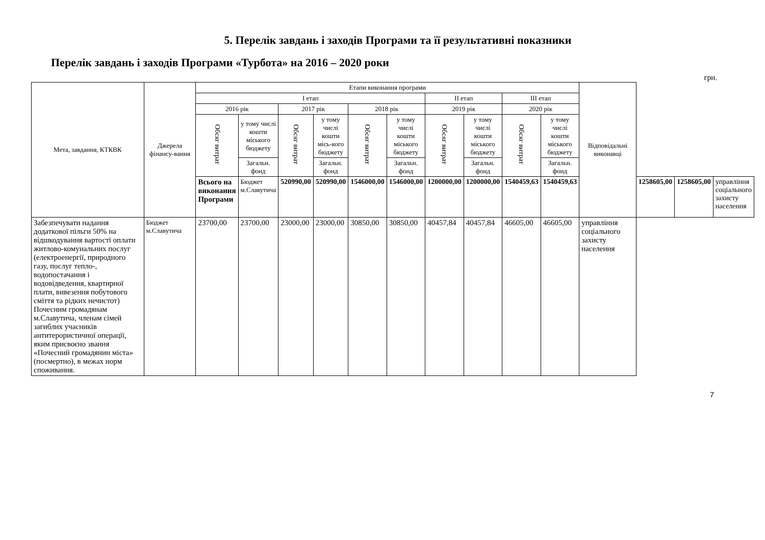5. Перелік завдань і заходів Програми та її результативні показники
Перелік завдань і заходів Програми «Турбота» на 2016 – 2020 роки
грн.
| Мета, завдання, КТКВК | Джерела фінансу-вання | Етапи виконання програми | | | | | | | | | | Відповідальні виконавці | | | |
| --- | --- | --- | --- | --- | --- | --- | --- | --- | --- | --- | --- | --- | --- | --- | --- |
| | | I етап | | | | | | II етап | | III етап | | | | | |
| | | 2016 рік | | 2017 рік | | 2018 рік | | 2019 рік | | 2020 рік | | | | | |
| | | Обсяг витрат | у тому числі кошти міського бюджету | Обсяг витрат | у тому числі кошти місь-кого бюджету | Обсяг витрат | у тому числі кошти міського бюджету | Обсяг витрат | у тому числі кошти міського бюджету | Обсяг витрат | у тому числі кошти міського бюджету | | | | |
| | | | Загальн. фонд | | Загальн. фонд | | Загальн. фонд | | Загальн. фонд | | Загальн. фонд | | | | |
| | | Всього на виконання Програми | Бюджет м.Славутича | 520990,00 | 520990,00 | 1546000,00 | 1546000,00 | 1200000,00 | 1200000,00 | 1540459,63 | 1540459,63 | | 1258605,00 | 1258605,00 | управління соціального захисту населення |
| Забезпечувати надання додаткової пільги 50% на відшкодування вартості оплати житлово-комунальних послуг (електроенергії, природного газу, послуг тепло-, водопостачання і водовідведення, квартирної плати, вивезення побутового сміття та рідких нечистот) Почесним громадянам м.Славутича, членам сімей загиблих учасників антитерористичної операції, яким присвоєно звання «Почесний громадянин міста» (посмертно), в межах норм споживання. | Бюджет м.Славутича | 23700,00 | 23700,00 | 23000,00 | 23000,00 | 30850,00 | 30850,00 | 40457,84 | 40457,84 | 46605,00 | 46605,00 | управління соціального захисту населення | | | |
7